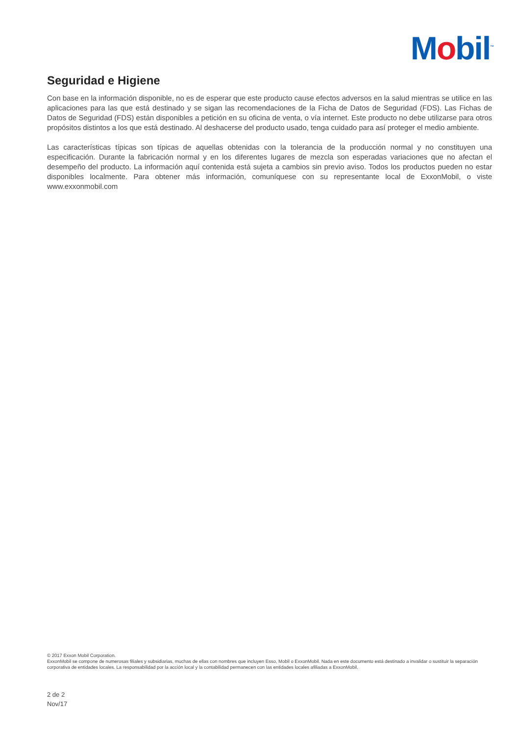Mobil<sup>™</sup>
Seguridad e Higiene
Con base en la información disponible, no es de esperar que este producto cause efectos adversos en la salud mientras se utilice en las aplicaciones para las que está destinado y se sigan las recomendaciones de la Ficha de Datos de Seguridad (FDS). Las Fichas de Datos de Seguridad (FDS) están disponibles a petición en su oficina de venta, o vía internet. Este producto no debe utilizarse para otros propósitos distintos a los que está destinado. Al deshacerse del producto usado, tenga cuidado para así proteger el medio ambiente.
Las características típicas son típicas de aquellas obtenidas con la tolerancia de la producción normal y no constituyen una especificación. Durante la fabricación normal y en los diferentes lugares de mezcla son esperadas variaciones que no afectan el desempeño del producto. La información aquí contenida está sujeta a cambios sin previo aviso. Todos los productos pueden no estar disponibles localmente. Para obtener más información, comuníquese con su representante local de ExxonMobil, o viste www.exxonmobil.com
© 2017 Exxon Mobil Corporation.
ExxonMobil se compone de numerosas filiales y subsidiarias, muchas de ellas con nombres que incluyen Esso, Mobil o ExxonMobil. Nada en este documento está destinado a invalidar o sustituir la separación corporativa de entidades locales. La responsabilidad por la acción local y la contabilidad permanecen con las entidades locales afiliadas a ExxonMobil.
2 de 2
Nov/17